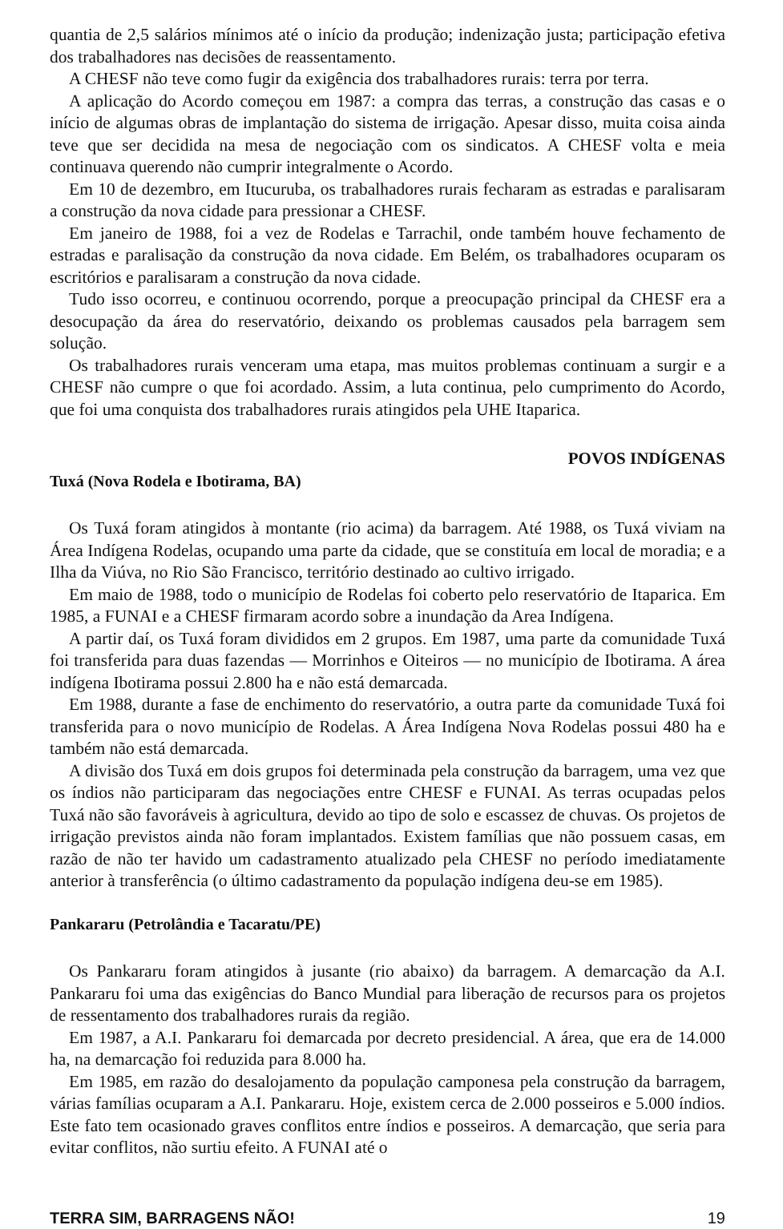quantia de 2,5 salários mínimos até o início da produção; indenização justa; participação efetiva dos trabalhadores nas decisões de reassentamento.
A CHESF não teve como fugir da exigência dos trabalhadores rurais: terra por terra.
A aplicação do Acordo começou em 1987: a compra das terras, a construção das casas e o início de algumas obras de implantação do sistema de irrigação. Apesar disso, muita coisa ainda teve que ser decidida na mesa de negociação com os sindicatos. A CHESF volta e meia continuava querendo não cumprir integralmente o Acordo.
Em 10 de dezembro, em Itucuruba, os trabalhadores rurais fecharam as estradas e paralisaram a construção da nova cidade para pressionar a CHESF.
Em janeiro de 1988, foi a vez de Rodelas e Tarrachil, onde também houve fechamento de estradas e paralisação da construção da nova cidade. Em Belém, os trabalhadores ocuparam os escritórios e paralisaram a construção da nova cidade.
Tudo isso ocorreu, e continuou ocorrendo, porque a preocupação principal da CHESF era a desocupação da área do reservatório, deixando os problemas causados pela barragem sem solução.
Os trabalhadores rurais venceram uma etapa, mas muitos problemas continuam a surgir e a CHESF não cumpre o que foi acordado. Assim, a luta continua, pelo cumprimento do Acordo, que foi uma conquista dos trabalhadores rurais atingidos pela UHE Itaparica.
POVOS INDÍGENAS
Tuxá (Nova Rodela e Ibotirama, BA)
Os Tuxá foram atingidos à montante (rio acima) da barragem. Até 1988, os Tuxá viviam na Área Indígena Rodelas, ocupando uma parte da cidade, que se constituía em local de moradia; e a Ilha da Viúva, no Rio São Francisco, território destinado ao cultivo irrigado.
Em maio de 1988, todo o município de Rodelas foi coberto pelo reservatório de Itaparica. Em 1985, a FUNAI e a CHESF firmaram acordo sobre a inundação da Area Indígena.
A partir daí, os Tuxá foram divididos em 2 grupos. Em 1987, uma parte da comunidade Tuxá foi transferida para duas fazendas — Morrinhos e Oiteiros — no município de Ibotirama. A área indígena Ibotirama possui 2.800 ha e não está demarcada.
Em 1988, durante a fase de enchimento do reservatório, a outra parte da comunidade Tuxá foi transferida para o novo município de Rodelas. A Área Indígena Nova Rodelas possui 480 ha e também não está demarcada.
A divisão dos Tuxá em dois grupos foi determinada pela construção da barragem, uma vez que os índios não participaram das negociações entre CHESF e FUNAI. As terras ocupadas pelos Tuxá não são favoráveis à agricultura, devido ao tipo de solo e escassez de chuvas. Os projetos de irrigação previstos ainda não foram implantados. Existem famílias que não possuem casas, em razão de não ter havido um cadastramento atualizado pela CHESF no período imediatamente anterior à transferência (o último cadastramento da população indígena deu-se em 1985).
Pankararu (Petrolândia e Tacaratu/PE)
Os Pankararu foram atingidos à jusante (rio abaixo) da barragem. A demarcação da A.I. Pankararu foi uma das exigências do Banco Mundial para liberação de recursos para os projetos de ressentamento dos trabalhadores rurais da região.
Em 1987, a A.I. Pankararu foi demarcada por decreto presidencial. A área, que era de 14.000 ha, na demarcação foi reduzida para 8.000 ha.
Em 1985, em razão do desalojamento da população camponesa pela construção da barragem, várias famílias ocuparam a A.I. Pankararu. Hoje, existem cerca de 2.000 posseiros e 5.000 índios. Este fato tem ocasionado graves conflitos entre índios e posseiros. A demarcação, que seria para evitar conflitos, não surtiu efeito. A FUNAI até o
TERRA SIM, BARRAGENS NÃO! 19